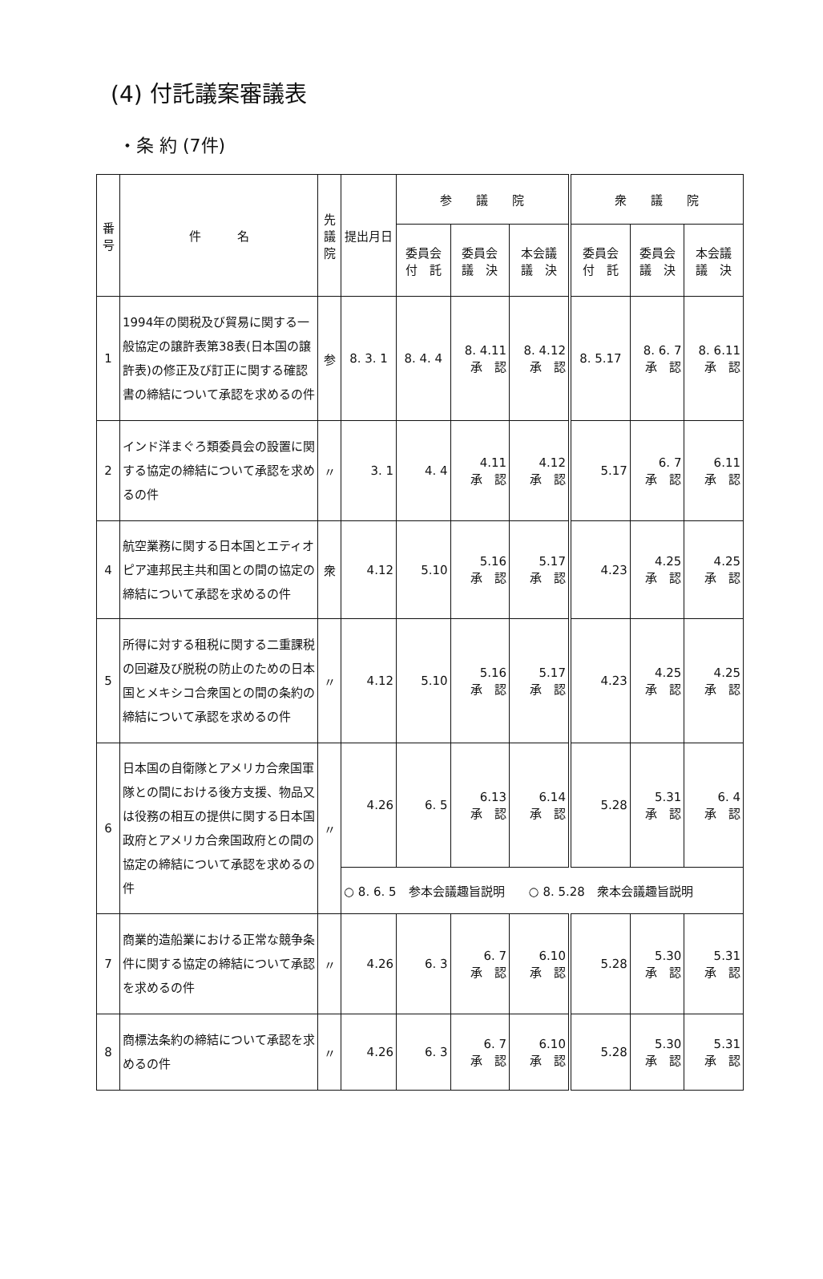(4) 付託議案審議表
・条 約 (7件)
| 番 号 | 件 名 | 先 議 院 | 提出月日 | 参 議 院 | | | 衆 議 院 | | |
| --- | --- | --- | --- | --- | --- | --- | --- | --- | --- |
| | | | | 委員会 付 託 | 委員会 議 決 | 本会議 議 決 | 委員会 付 託 | 委員会 議 決 | 本会議 議 決 |
| 1 | 1994年の関税及び貿易に関する一般協定の譲許表第38表(日本国の譲許表)の修正及び訂正に関する確認書の締結について承認を求めるの件 | 参 | 8. 3. 1 | 8. 4. 4 | 8. 4.11 承 認 | 8. 4.12 承 認 | 8. 5.17 | 8. 6. 7 承 認 | 8. 6.11 承 認 |
| 2 | インド洋まぐろ類委員会の設置に関する協定の締結について承認を求めるの件 | 〃 | 3. 1 | 4. 4 | 4.11 承 認 | 4.12 承 認 | 5.17 | 6. 7 承 認 | 6.11 承 認 |
| 4 | 航空業務に関する日本国とエティオピア連邦民主共和国との間の協定の締結について承認を求めるの件 | 衆 | 4.12 | 5.10 | 5.16 承 認 | 5.17 承 認 | 4.23 | 4.25 承 認 | 4.25 承 認 |
| 5 | 所得に対する租税に関する二重課税の回避及び脱税の防止のための日本国とメキシコ合衆国との間の条約の締結について承認を求めるの件 | 〃 | 4.12 | 5.10 | 5.16 承 認 | 5.17 承 認 | 4.23 | 4.25 承 認 | 4.25 承 認 |
| 6 | 日本国の自衛隊とアメリカ合衆国軍隊との間における後方支援、物品又は役務の相互の提供に関する日本国政府とアメリカ合衆国政府との間の協定の締結について承認を求めるの件 | 〃 | 4.26 | 6. 5 | 6.13 承 認 | 6.14 承 認 | 5.28 | 5.31 承 認 | 6. 4 承 認 |
| | | | ○ 8. 6. 5 参本会議趣旨説明 ○ 8. 5.28 衆本会議趣旨説明 | | | | | | |
| 7 | 商業的造船業における正常な競争条件に関する協定の締結について承認を求めるの件 | 〃 | 4.26 | 6. 3 | 6. 7 承 認 | 6.10 承 認 | 5.28 | 5.30 承 認 | 5.31 承 認 |
| 8 | 商標法条約の締結について承認を求めるの件 | 〃 | 4.26 | 6. 3 | 6. 7 承 認 | 6.10 承 認 | 5.28 | 5.30 承 認 | 5.31 承 認 |